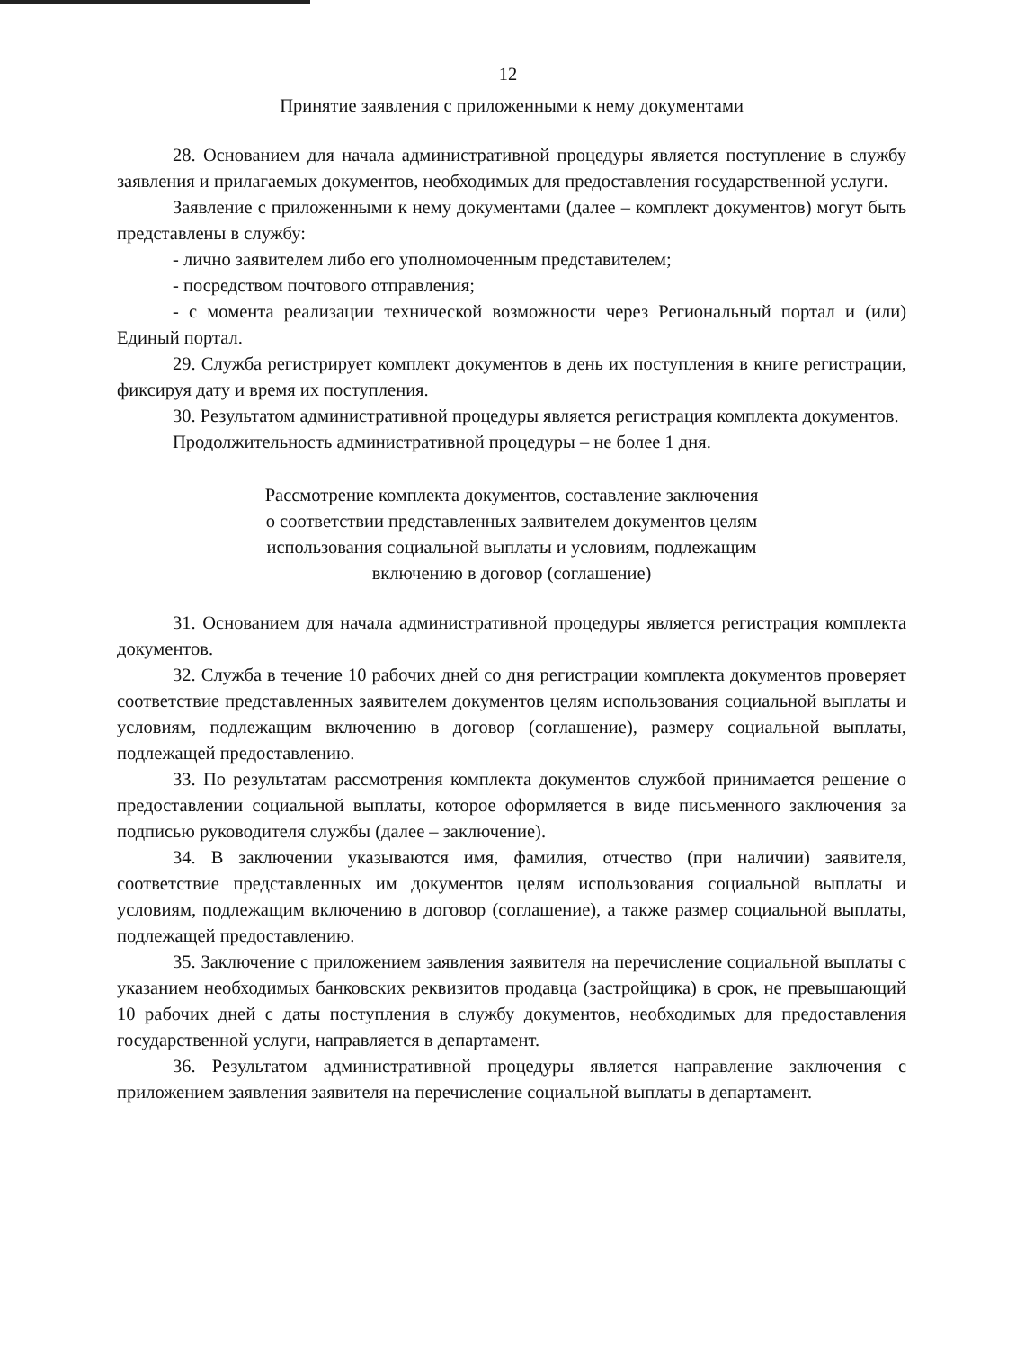12
Принятие заявления с приложенными к нему документами
28. Основанием для начала административной процедуры является поступление в службу заявления и прилагаемых документов, необходимых для предоставления государственной услуги.
Заявление с приложенными к нему документами (далее – комплект документов) могут быть представлены в службу:
- лично заявителем либо его уполномоченным представителем;
- посредством почтового отправления;
- с момента реализации технической возможности через Региональный портал и (или) Единый портал.
29. Служба регистрирует комплект документов в день их поступления в книге регистрации, фиксируя дату и время их поступления.
30. Результатом административной процедуры является регистрация комплекта документов.
Продолжительность административной процедуры – не более 1 дня.
Рассмотрение комплекта документов, составление заключения
о соответствии представленных заявителем документов целям
использования социальной выплаты и условиям, подлежащим
включению в договор (соглашение)
31. Основанием для начала административной процедуры является регистрация комплекта документов.
32. Служба в течение 10 рабочих дней со дня регистрации комплекта документов проверяет соответствие представленных заявителем документов целям использования социальной выплаты и условиям, подлежащим включению в договор (соглашение), размеру социальной выплаты, подлежащей предоставлению.
33. По результатам рассмотрения комплекта документов службой принимается решение о предоставлении социальной выплаты, которое оформляется в виде письменного заключения за подписью руководителя службы (далее – заключение).
34. В заключении указываются имя, фамилия, отчество (при наличии) заявителя, соответствие представленных им документов целям использования социальной выплаты и условиям, подлежащим включению в договор (соглашение), а также размер социальной выплаты, подлежащей предоставлению.
35. Заключение с приложением заявления заявителя на перечисление социальной выплаты с указанием необходимых банковских реквизитов продавца (застройщика) в срок, не превышающий 10 рабочих дней с даты поступления в службу документов, необходимых для предоставления государственной услуги, направляется в департамент.
36. Результатом административной процедуры является направление заключения с приложением заявления заявителя на перечисление социальной выплаты в департамент.